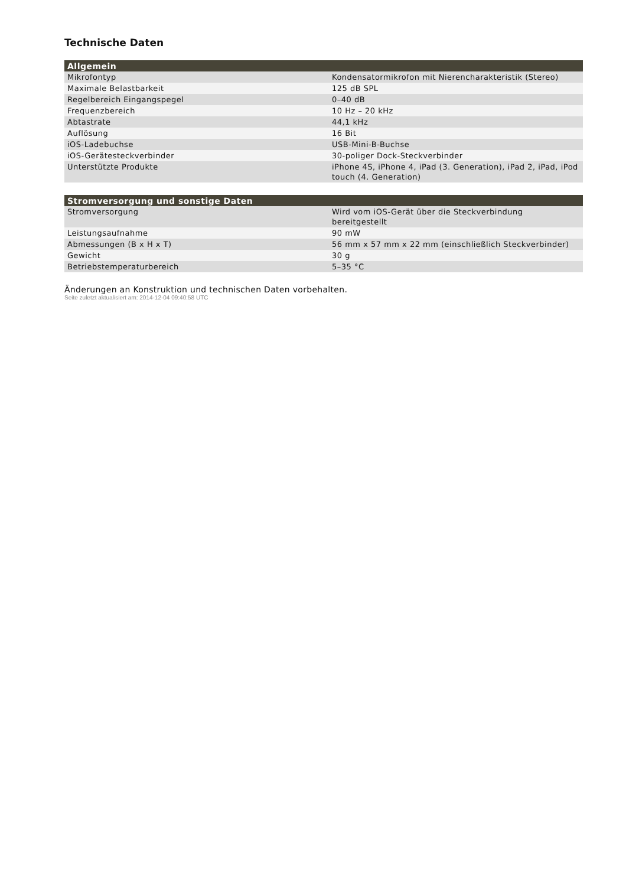Technische Daten
| Allgemein | |
| --- | --- |
| Mikrofontyp | Kondensatormikrofon mit Nierencharakteristik (Stereo) |
| Maximale Belastbarkeit | 125 dB SPL |
| Regelbereich Eingangspegel | 0–40 dB |
| Frequenzbereich | 10 Hz – 20 kHz |
| Abtastrate | 44,1 kHz |
| Auflösung | 16 Bit |
| iOS-Ladebuchse | USB-Mini-B-Buchse |
| iOS-Gerätesteckverbinder | 30-poliger Dock-Steckverbinder |
| Unterstützte Produkte | iPhone 4S, iPhone 4, iPad (3. Generation), iPad 2, iPad, iPod touch (4. Generation) |
| Stromversorgung und sonstige Daten | |
| --- | --- |
| Stromversorgung | Wird vom iOS-Gerät über die Steckverbindung bereitgestellt |
| Leistungsaufnahme | 90 mW |
| Abmessungen (B x H x T) | 56 mm x 57 mm x 22 mm (einschließlich Steckverbinder) |
| Gewicht | 30 g |
| Betriebstemperaturbereich | 5–35 °C |
Änderungen an Konstruktion und technischen Daten vorbehalten.
Seite zuletzt aktualisiert am: 2014-12-04 09:40:58 UTC